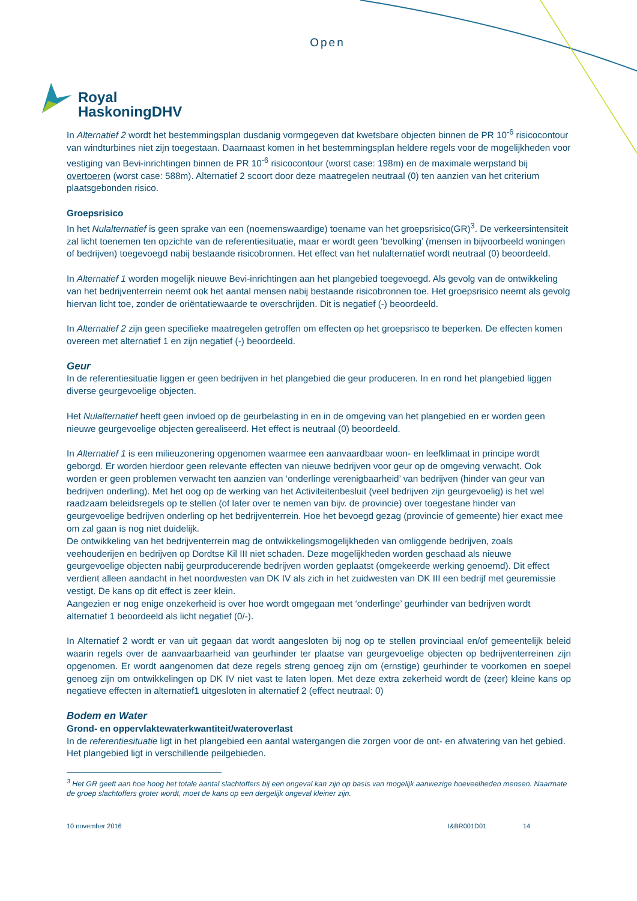Open
Royal
HaskoningDHV
In Alternatief 2 wordt het bestemmingsplan dusdanig vormgegeven dat kwetsbare objecten binnen de PR 10<sup>-6</sup> risicocontour van windturbines niet zijn toegestaan. Daarnaast komen in het bestemmingsplan heldere regels voor de mogelijkheden voor vestiging van Bevi-inrichtingen binnen de PR 10<sup>-6</sup> risicocontour (worst case: 198m) en de maximale werpstand bij overtoeren (worst case: 588m). Alternatief 2 scoort door deze maatregelen neutraal (0) ten aanzien van het criterium plaatsgebonden risico.
Groepsrisico
In het Nulalternatief is geen sprake van een (noemenswaardige) toename van het groepsrisico(GR)<sup>3</sup>. De verkeersintensiteit zal licht toenemen ten opzichte van de referentiesituatie, maar er wordt geen ‘bevolking’ (mensen in bijvoorbeeld woningen of bedrijven) toegevoegd nabij bestaande risicobronnen. Het effect van het nulalternatief wordt neutraal (0) beoordeeld.
In Alternatief 1 worden mogelijk nieuwe Bevi-inrichtingen aan het plangebied toegevoegd. Als gevolg van de ontwikkeling van het bedrijventerrein neemt ook het aantal mensen nabij bestaande risicobronnen toe. Het groepsrisico neemt als gevolg hiervan licht toe, zonder de oriëntatiewaarde te overschrijden. Dit is negatief (-) beoordeeld.
In Alternatief 2 zijn geen specifieke maatregelen getroffen om effecten op het groepsrisco te beperken. De effecten komen overeen met alternatief 1 en zijn negatief (-) beoordeeld.
Geur
In de referentiesituatie liggen er geen bedrijven in het plangebied die geur produceren. In en rond het plangebied liggen diverse geurgevoelige objecten.
Het Nulalternatief heeft geen invloed op de geurbelasting in en in de omgeving van het plangebied en er worden geen nieuwe geurgevoelige objecten gerealiseerd. Het effect is neutraal (0) beoordeeld.
In Alternatief 1 is een milieuzonering opgenomen waarmee een aanvaardbaar woon- en leefklimaat in principe wordt geborgd. Er worden hierdoor geen relevante effecten van nieuwe bedrijven voor geur op de omgeving verwacht. Ook worden er geen problemen verwacht ten aanzien van ‘onderlinge verenigbaarheid’ van bedrijven (hinder van geur van bedrijven onderling). Met het oog op de werking van het Activiteitenbesluit (veel bedrijven zijn geurgevoelig) is het wel raadzaam beleidsregels op te stellen (of later over te nemen van bijv. de provincie) over toegestane hinder van geurgevoelige bedrijven onderling op het bedrijventerrein. Hoe het bevoegd gezag (provincie of gemeente) hier exact mee om zal gaan is nog niet duidelijk.
De ontwikkeling van het bedrijventerrein mag de ontwikkelingsmogelijkheden van omliggende bedrijven, zoals veehouderijen en bedrijven op Dordtse Kil III niet schaden. Deze mogelijkheden worden geschaad als nieuwe geurgevoelige objecten nabij geurproducerende bedrijven worden geplaatst (omgekeerde werking genoemd). Dit effect verdient alleen aandacht in het noordwesten van DK IV als zich in het zuidwesten van DK III een bedrijf met geuremissie vestigt. De kans op dit effect is zeer klein.
Aangezien er nog enige onzekerheid is over hoe wordt omgegaan met ‘onderlinge’ geurhinder van bedrijven wordt alternatief 1 beoordeeld als licht negatief (0/-).
In Alternatief 2 wordt er van uit gegaan dat wordt aangesloten bij nog op te stellen provinciaal en/of gemeentelijk beleid waarin regels over de aanvaarbaarheid van geurhinder ter plaatse van geurgevoelige objecten op bedrijventerreinen zijn opgenomen. Er wordt aangenomen dat deze regels streng genoeg zijn om (ernstige) geurhinder te voorkomen en soepel genoeg zijn om ontwikkelingen op DK IV niet vast te laten lopen. Met deze extra zekerheid wordt de (zeer) kleine kans op negatieve effecten in alternatief1 uitgesloten in alternatief 2 (effect neutraal: 0)
Bodem en Water
Grond- en oppervlaktewaterkwantiteit/wateroverlast
In de referentiesituatie ligt in het plangebied een aantal watergangen die zorgen voor de ont- en afwatering van het gebied. Het plangebied ligt in verschillende peilgebieden.
<sup>3</sup> Het GR geeft aan hoe hoog het totale aantal slachtoffers bij een ongeval kan zijn op basis van mogelijk aanwezige hoeveelheden mensen. Naarmate de groep slachtoffers groter wordt, moet de kans op een dergelijk ongeval kleiner zijn.
10 november 2016 I&BR001D01 14